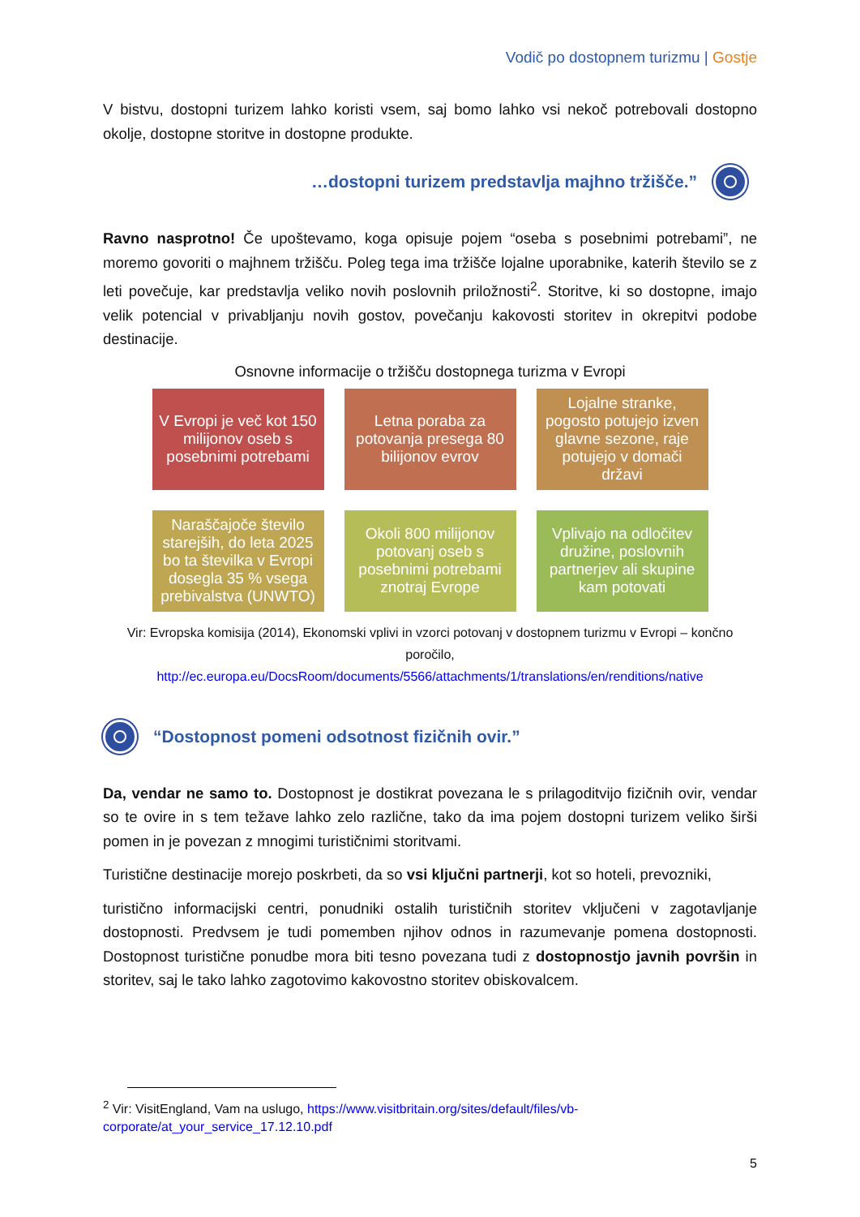Vodič po dostopnem turizmu | Gostje
V bistvu, dostopni turizem lahko koristi vsem, saj bomo lahko vsi nekoč potrebovali dostopno okolje, dostopne storitve in dostopne produkte.
…dostopni turizem predstavlja majhno tržišče.”
Ravno nasprotno! Če upoštevamo, koga opisuje pojem “oseba s posebnimi potrebami”, ne moremo govoriti o majhnem tržišču. Poleg tega ima tržišče lojalne uporabnike, katerih število se z leti povečuje, kar predstavlja veliko novih poslovnih priložnosti<sup>2</sup>. Storitve, ki so dostopne, imajo velik potencial v privabljanju novih gostov, povečanju kakovosti storitev in okrepitvi podobe destinacije.
Osnovne informacije o tržišču dostopnega turizma v Evropi
V Evropi je več kot 150 milijonov oseb s posebnimi potrebami
Letna poraba za potovanja presega 80 bilijonov evrov
Lojalne stranke, pogosto potujejo izven glavne sezone, raje potujejo v domači državi
Naraščajoče število starejših, do leta 2025 bo ta številka v Evropi dosegla 35 % vsega prebivalstva (UNWTO)
Okoli 800 milijonov potovanj oseb s posebnimi potrebami znotraj Evrope
Vplivajo na odločitev družine, poslovnih partnerjev ali skupine kam potovati
Vir: Evropska komisija (2014), Ekonomski vplivi in vzorci potovanj v dostopnem turizmu v Evropi – končno poročilo,
http://ec.europa.eu/DocsRoom/documents/5566/attachments/1/translations/en/renditions/native
“Dostopnost pomeni odsotnost fizičnih ovir.”
Da, vendar ne samo to. Dostopnost je dostikrat povezana le s prilagoditvijo fizičnih ovir, vendar so te ovire in s tem težave lahko zelo različne, tako da ima pojem dostopni turizem veliko širši pomen in je povezan z mnogimi turističnimi storitvami.
Turistične destinacije morejo poskrbeti, da so vsi ključni partnerji, kot so hoteli, prevozniki,
turistično informacijski centri, ponudniki ostalih turističnih storitev vključeni v zagotavljanje dostopnosti. Predvsem je tudi pomemben njihov odnos in razumevanje pomena dostopnosti. Dostopnost turistične ponudbe mora biti tesno povezana tudi z dostopnostjo javnih površin in storitev, saj le tako lahko zagotovimo kakovostno storitev obiskovalcem.
<sup>2</sup> Vir: VisitEngland, Vam na uslugo, https://www.visitbritain.org/sites/default/files/vb-
corporate/at_your_service_17.12.10.pdf
5